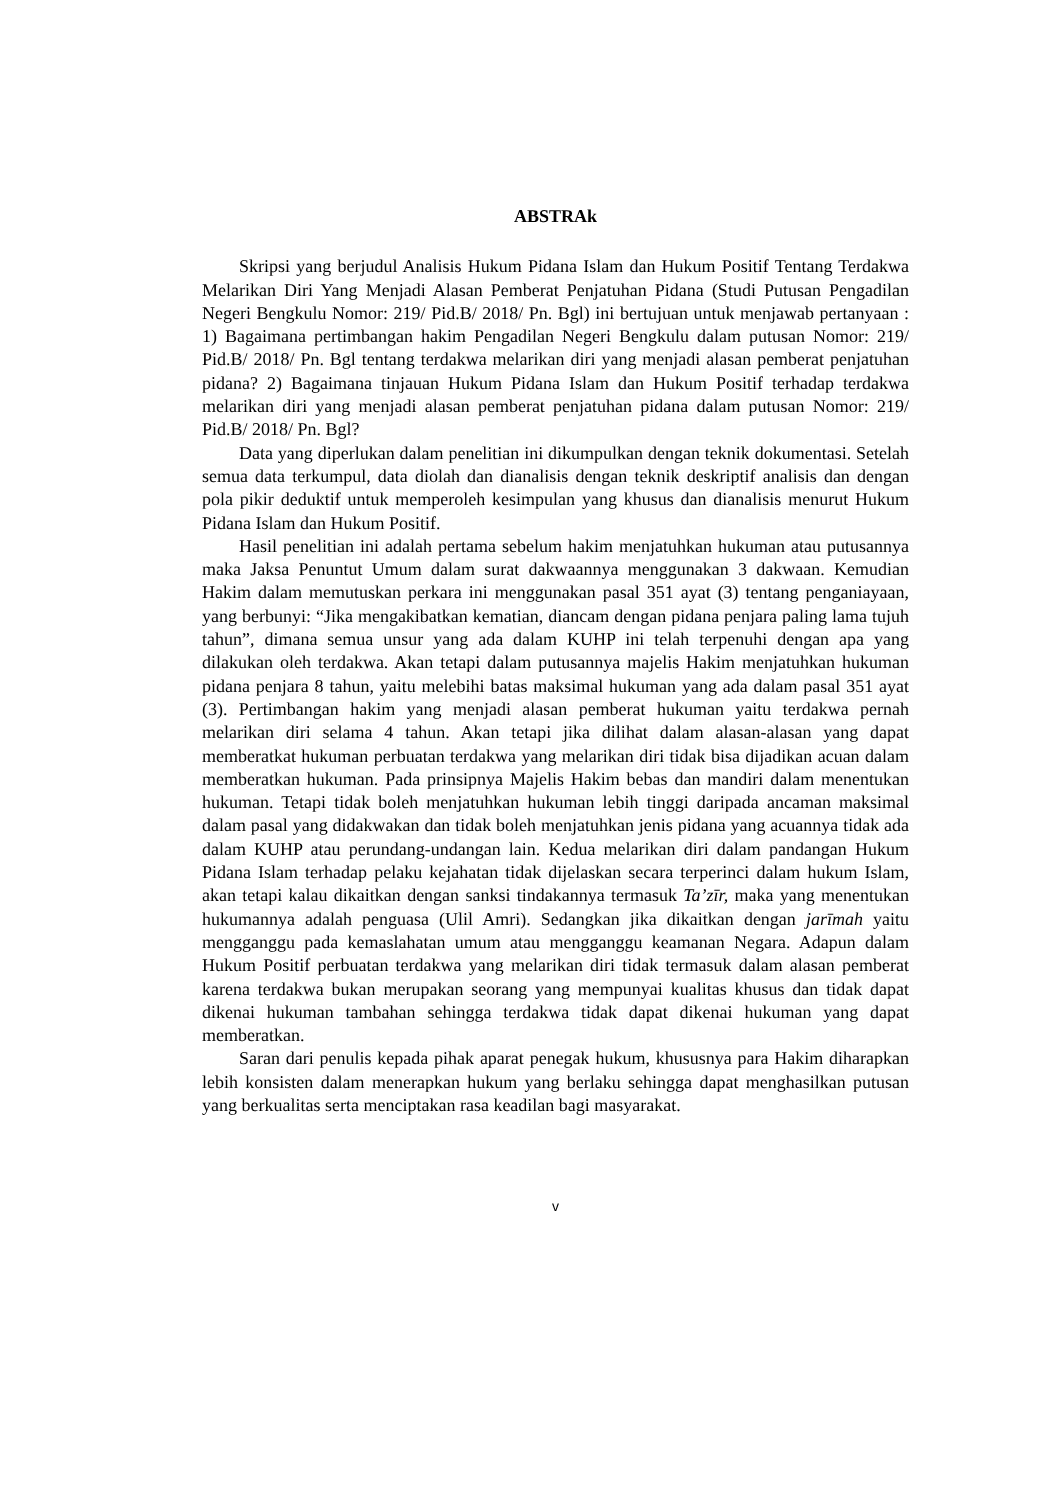ABSTRAk
Skripsi yang berjudul Analisis Hukum Pidana Islam dan Hukum Positif Tentang Terdakwa Melarikan Diri Yang Menjadi Alasan Pemberat Penjatuhan Pidana (Studi Putusan Pengadilan Negeri Bengkulu Nomor: 219/ Pid.B/ 2018/ Pn. Bgl) ini bertujuan untuk menjawab pertanyaan : 1) Bagaimana pertimbangan hakim Pengadilan Negeri Bengkulu dalam putusan Nomor: 219/ Pid.B/ 2018/ Pn. Bgl tentang terdakwa melarikan diri yang menjadi alasan pemberat penjatuhan pidana? 2) Bagaimana tinjauan Hukum Pidana Islam dan Hukum Positif terhadap terdakwa melarikan diri yang menjadi alasan pemberat penjatuhan pidana dalam putusan Nomor: 219/ Pid.B/ 2018/ Pn. Bgl?
Data yang diperlukan dalam penelitian ini dikumpulkan dengan teknik dokumentasi. Setelah semua data terkumpul, data diolah dan dianalisis dengan teknik deskriptif analisis dan dengan pola pikir deduktif untuk memperoleh kesimpulan yang khusus dan dianalisis menurut Hukum Pidana Islam dan Hukum Positif.
Hasil penelitian ini adalah pertama sebelum hakim menjatuhkan hukuman atau putusannya maka Jaksa Penuntut Umum dalam surat dakwaannya menggunakan 3 dakwaan. Kemudian Hakim dalam memutuskan perkara ini menggunakan pasal 351 ayat (3) tentang penganiayaan, yang berbunyi: “Jika mengakibatkan kematian, diancam dengan pidana penjara paling lama tujuh tahun”, dimana semua unsur yang ada dalam KUHP ini telah terpenuhi dengan apa yang dilakukan oleh terdakwa. Akan tetapi dalam putusannya majelis Hakim menjatuhkan hukuman pidana penjara 8 tahun, yaitu melebihi batas maksimal hukuman yang ada dalam pasal 351 ayat (3). Pertimbangan hakim yang menjadi alasan pemberat hukuman yaitu terdakwa pernah melarikan diri selama 4 tahun. Akan tetapi jika dilihat dalam alasan-alasan yang dapat memberatkat hukuman perbuatan terdakwa yang melarikan diri tidak bisa dijadikan acuan dalam memberatkan hukuman. Pada prinsipnya Majelis Hakim bebas dan mandiri dalam menentukan hukuman. Tetapi tidak boleh menjatuhkan hukuman lebih tinggi daripada ancaman maksimal dalam pasal yang didakwakan dan tidak boleh menjatuhkan jenis pidana yang acuannya tidak ada dalam KUHP atau perundang-undangan lain. Kedua melarikan diri dalam pandangan Hukum Pidana Islam terhadap pelaku kejahatan tidak dijelaskan secara terperinci dalam hukum Islam, akan tetapi kalau dikaitkan dengan sanksi tindakannya termasuk Ta’zīr, maka yang menentukan hukumannya adalah penguasa (Ulil Amri). Sedangkan jika dikaitkan dengan jarīmah yaitu mengganggu pada kemaslahatan umum atau mengganggu keamanan Negara. Adapun dalam Hukum Positif perbuatan terdakwa yang melarikan diri tidak termasuk dalam alasan pemberat karena terdakwa bukan merupakan seorang yang mempunyai kualitas khusus dan tidak dapat dikenai hukuman tambahan sehingga terdakwa tidak dapat dikenai hukuman yang dapat memberatkan.
Saran dari penulis kepada pihak aparat penegak hukum, khususnya para Hakim diharapkan lebih konsisten dalam menerapkan hukum yang berlaku sehingga dapat menghasilkan putusan yang berkualitas serta menciptakan rasa keadilan bagi masyarakat.
v